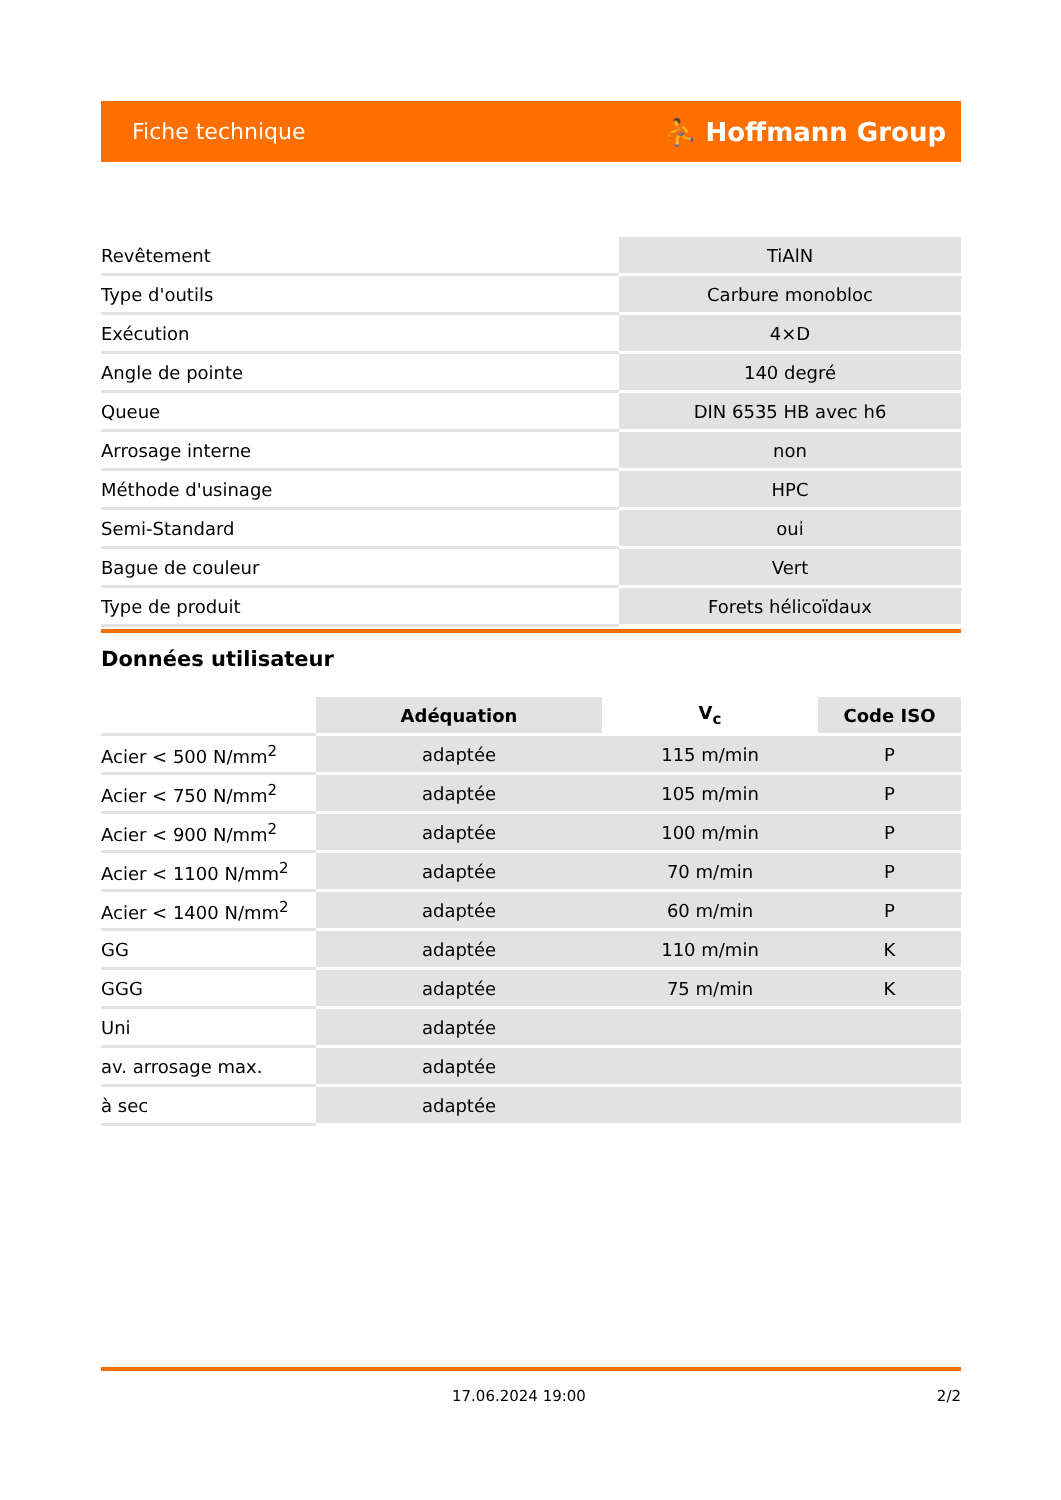Fiche technique ⛹ Hoffmann Group
| Revêtement | TiAlN |
| Type d'outils | Carbure monobloc |
| Exécution | 4×D |
| Angle de pointe | 140 degré |
| Queue | DIN 6535 HB avec h6 |
| Arrosage interne | non |
| Méthode d'usinage | HPC |
| Semi-Standard | oui |
| Bague de couleur | Vert |
| Type de produit | Forets hélicoïdaux |
Données utilisateur
| | Adéquation | V<sub>c</sub> | Code ISO |
| --- | --- | --- | --- |
| Acier < 500 N/mm<sup>2</sup> | adaptée | 115 m/min | P |
| Acier < 750 N/mm<sup>2</sup> | adaptée | 105 m/min | P |
| Acier < 900 N/mm<sup>2</sup> | adaptée | 100 m/min | P |
| Acier < 1100 N/mm<sup>2</sup> | adaptée | 70 m/min | P |
| Acier < 1400 N/mm<sup>2</sup> | adaptée | 60 m/min | P |
| GG | adaptée | 110 m/min | K |
| GGG | adaptée | 75 m/min | K |
| Uni | adaptée | | |
| av. arrosage max. | adaptée | | |
| à sec | adaptée | | |
17.06.2024 19:00 2/2